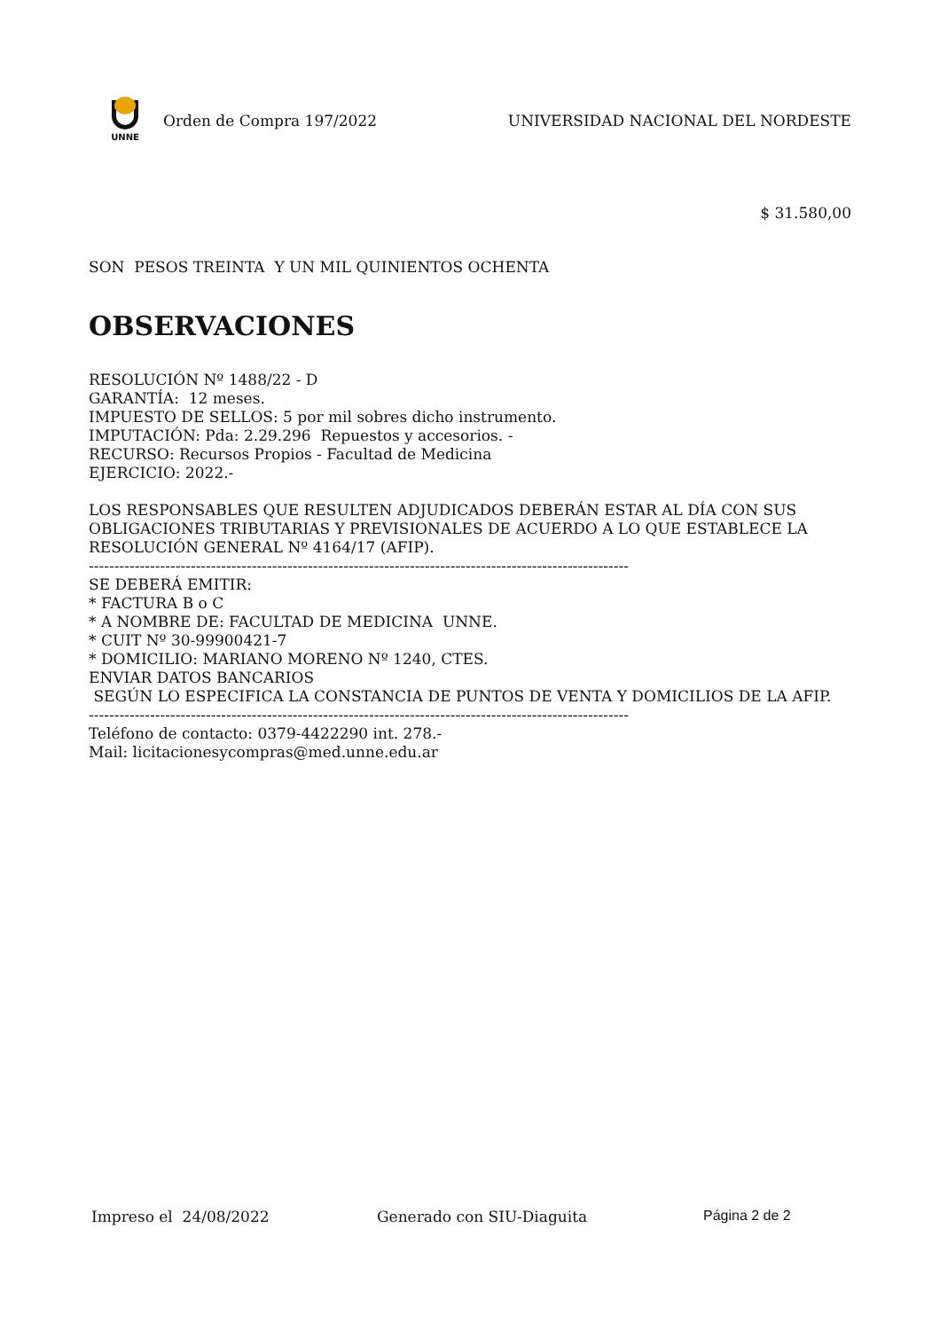UNNE
Orden de Compra 197/2022 UNIVERSIDAD NACIONAL DEL NORDESTE
$ 31.580,00
SON PESOS TREINTA Y UN MIL QUINIENTOS OCHENTA
OBSERVACIONES
RESOLUCIÓN Nº 1488/22 - D
GARANTÍA: 12 meses.
IMPUESTO DE SELLOS: 5 por mil sobres dicho instrumento.
IMPUTACIÓN: Pda: 2.29.296 Repuestos y accesorios. -
RECURSO: Recursos Propios - Facultad de Medicina
EJERCICIO: 2022.-
LOS RESPONSABLES QUE RESULTEN ADJUDICADOS DEBERÁN ESTAR AL DÍA CON SUS OBLIGACIONES TRIBUTARIAS Y PREVISIONALES DE ACUERDO A LO QUE ESTABLECE LA RESOLUCIÓN GENERAL Nº 4164/17 (AFIP).
----------------------------------------------------------------------------------------------------------
SE DEBERÁ EMITIR:
* FACTURA B o C
* A NOMBRE DE: FACULTAD DE MEDICINA UNNE.
* CUIT Nº 30-99900421-7
* DOMICILIO: MARIANO MORENO Nº 1240, CTES.
ENVIAR DATOS BANCARIOS
SEGÚN LO ESPECIFICA LA CONSTANCIA DE PUNTOS DE VENTA Y DOMICILIOS DE LA AFIP.
----------------------------------------------------------------------------------------------------------
Teléfono de contacto: 0379-4422290 int. 278.-
Mail: licitacionesycompras@med.unne.edu.ar
Impreso el 24/08/2022 Generado con SIU-Diaguita Página 2 de 2